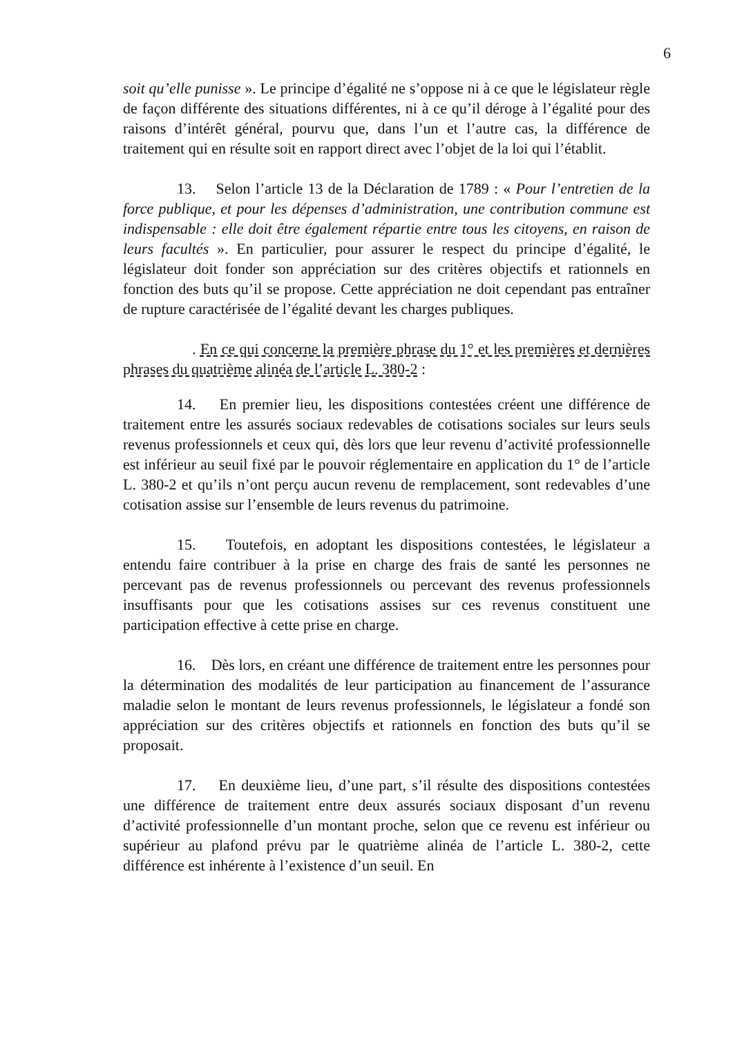6
soit qu’elle punisse ». Le principe d’égalité ne s’oppose ni à ce que le législateur règle de façon différente des situations différentes, ni à ce qu’il déroge à l’égalité pour des raisons d’intérêt général, pourvu que, dans l’un et l’autre cas, la différence de traitement qui en résulte soit en rapport direct avec l’objet de la loi qui l’établit.
13. Selon l’article 13 de la Déclaration de 1789 : « Pour l’entretien de la force publique, et pour les dépenses d’administration, une contribution commune est indispensable : elle doit être également répartie entre tous les citoyens, en raison de leurs facultés ». En particulier, pour assurer le respect du principe d’égalité, le législateur doit fonder son appréciation sur des critères objectifs et rationnels en fonction des buts qu’il se propose. Cette appréciation ne doit cependant pas entraîner de rupture caractérisée de l’égalité devant les charges publiques.
. En ce qui concerne la première phrase du 1° et les premières et dernières phrases du quatrième alinéa de l’article L. 380-2 :
14. En premier lieu, les dispositions contestées créent une différence de traitement entre les assurés sociaux redevables de cotisations sociales sur leurs seuls revenus professionnels et ceux qui, dès lors que leur revenu d’activité professionnelle est inférieur au seuil fixé par le pouvoir réglementaire en application du 1° de l’article L. 380-2 et qu’ils n’ont perçu aucun revenu de remplacement, sont redevables d’une cotisation assise sur l’ensemble de leurs revenus du patrimoine.
15. Toutefois, en adoptant les dispositions contestées, le législateur a entendu faire contribuer à la prise en charge des frais de santé les personnes ne percevant pas de revenus professionnels ou percevant des revenus professionnels insuffisants pour que les cotisations assises sur ces revenus constituent une participation effective à cette prise en charge.
16. Dès lors, en créant une différence de traitement entre les personnes pour la détermination des modalités de leur participation au financement de l’assurance maladie selon le montant de leurs revenus professionnels, le législateur a fondé son appréciation sur des critères objectifs et rationnels en fonction des buts qu’il se proposait.
17. En deuxième lieu, d’une part, s’il résulte des dispositions contestées une différence de traitement entre deux assurés sociaux disposant d’un revenu d’activité professionnelle d’un montant proche, selon que ce revenu est inférieur ou supérieur au plafond prévu par le quatrième alinéa de l’article L. 380-2, cette différence est inhérente à l’existence d’un seuil. En